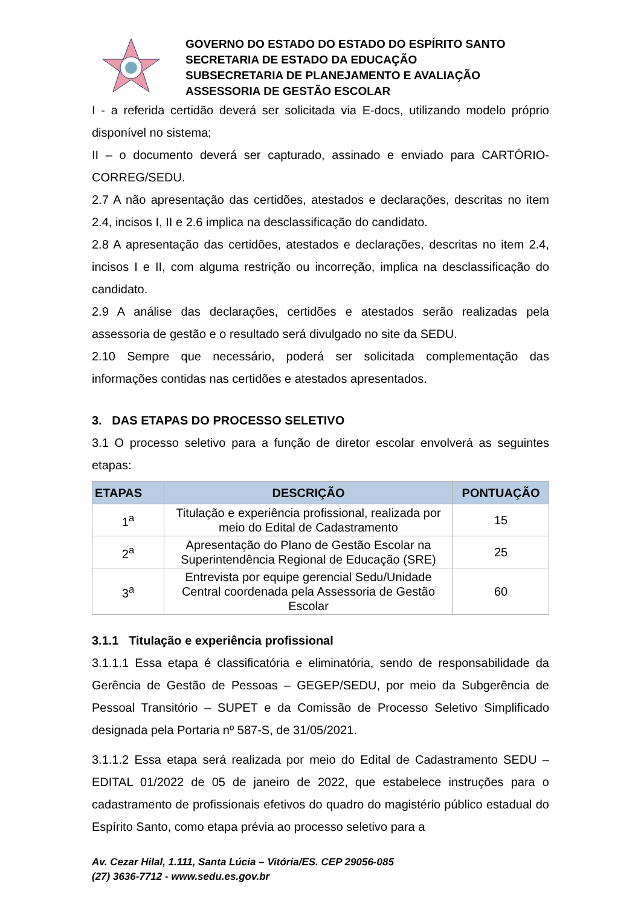GOVERNO DO ESTADO DO ESTADO DO ESPÍRITO SANTO
SECRETARIA DE ESTADO DA EDUCAÇÃO
SUBSECRETARIA DE PLANEJAMENTO E AVALIAÇÃO
ASSESSORIA DE GESTÃO ESCOLAR
I - a referida certidão deverá ser solicitada via E-docs, utilizando modelo próprio disponível no sistema;
II – o documento deverá ser capturado, assinado e enviado para CARTÓRIO-CORREG/SEDU.
2.7 A não apresentação das certidões, atestados e declarações, descritas no item 2.4, incisos I, II e 2.6 implica na desclassificação do candidato.
2.8 A apresentação das certidões, atestados e declarações, descritas no item 2.4, incisos I e II, com alguma restrição ou incorreção, implica na desclassificação do candidato.
2.9 A análise das declarações, certidões e atestados serão realizadas pela assessoria de gestão e o resultado será divulgado no site da SEDU.
2.10 Sempre que necessário, poderá ser solicitada complementação das informações contidas nas certidões e atestados apresentados.
3. DAS ETAPAS DO PROCESSO SELETIVO
3.1 O processo seletivo para a função de diretor escolar envolverá as seguintes etapas:
| ETAPAS | DESCRIÇÃO | PONTUAÇÃO |
| --- | --- | --- |
| 1<sup>a</sup> | Titulação e experiência profissional, realizada por meio do Edital de Cadastramento | 15 |
| 2<sup>a</sup> | Apresentação do Plano de Gestão Escolar na Superintendência Regional de Educação (SRE) | 25 |
| 3<sup>a</sup> | Entrevista por equipe gerencial Sedu/Unidade Central coordenada pela Assessoria de Gestão Escolar | 60 |
3.1.1 Titulação e experiência profissional
3.1.1.1 Essa etapa é classificatória e eliminatória, sendo de responsabilidade da Gerência de Gestão de Pessoas – GEGEP/SEDU, por meio da Subgerência de Pessoal Transitório – SUPET e da Comissão de Processo Seletivo Simplificado designada pela Portaria nº 587-S, de 31/05/2021.
3.1.1.2 Essa etapa será realizada por meio do Edital de Cadastramento SEDU – EDITAL 01/2022 de 05 de janeiro de 2022, que estabelece instruções para o cadastramento de profissionais efetivos do quadro do magistério público estadual do Espírito Santo, como etapa prévia ao processo seletivo para a
Av. Cezar Hilal, 1.111, Santa Lúcia – Vitória/ES. CEP 29056-085
(27) 3636-7712 - www.sedu.es.gov.br